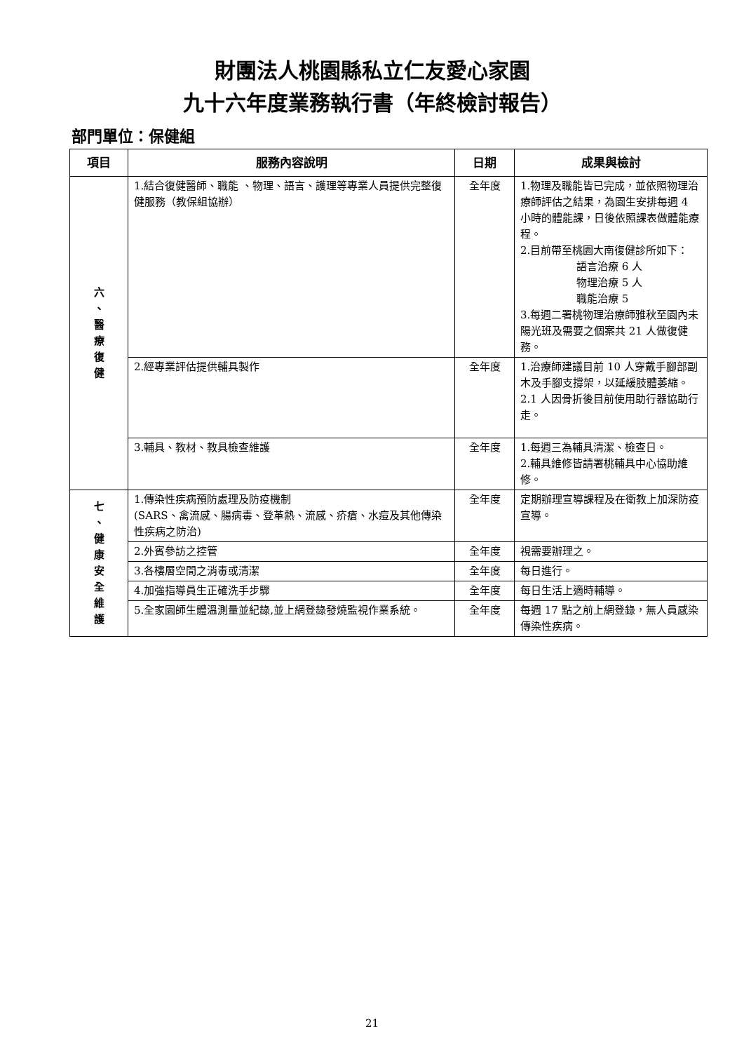財團法人桃園縣私立仁友愛心家園
九十六年度業務執行書（年終檢討報告）
部門單位：保健組
| 項目 | 服務內容說明 | 日期 | 成果與檢討 |
| --- | --- | --- | --- |
| 六 、 醫 療 復 健 | 1.結合復健醫師、職能 、物理、語言、護理等專業人員提供完整復健服務（教保組協辦） | 全年度 | 1.物理及職能皆已完成，並依照物理治療師評估之結果，為園生安排每週 4 小時的體能課，日後依照課表做體能療程。 2.目前帶至桃園大南復健診所如下： 語言治療 6 人 物理治療 5 人 職能治療 5 3.每週二署桃物理治療師雅秋至園內未陽光班及需要之個案共 21 人做復健務。 |
| | 2.經專業評估提供輔具製作 | 全年度 | 1.治療師建議目前 10 人穿戴手腳部副木及手腳支撐架，以延緩肢體萎縮。 2.1 人因骨折後目前使用助行器協助行走。 |
| | 3.輔具、教材、教具檢查維護 | 全年度 | 1.每週三為輔具清潔、檢查日。 2.輔具維修皆請署桃輔具中心協助維修。 |
| 七 、 健 康 安 全 維 護 | 1.傳染性疾病預防處理及防疫機制 (SARS、禽流感、腸病毒、登革熱、流感、疥瘡、水痘及其他傳染性疾病之防治) | 全年度 | 定期辦理宣導課程及在衛教上加深防疫宣導。 |
| | 2.外賓參訪之控管 | 全年度 | 視需要辦理之。 |
| | 3.各樓層空間之消毒或清潔 | 全年度 | 每日進行。 |
| | 4.加強指導員生正確洗手步驟 | 全年度 | 每日生活上適時輔導。 |
| | 5.全家園師生體溫測量並紀錄,並上網登錄發燒監視作業系統。 | 全年度 | 每週 17 點之前上網登錄，無人員感染傳染性疾病。 |
21